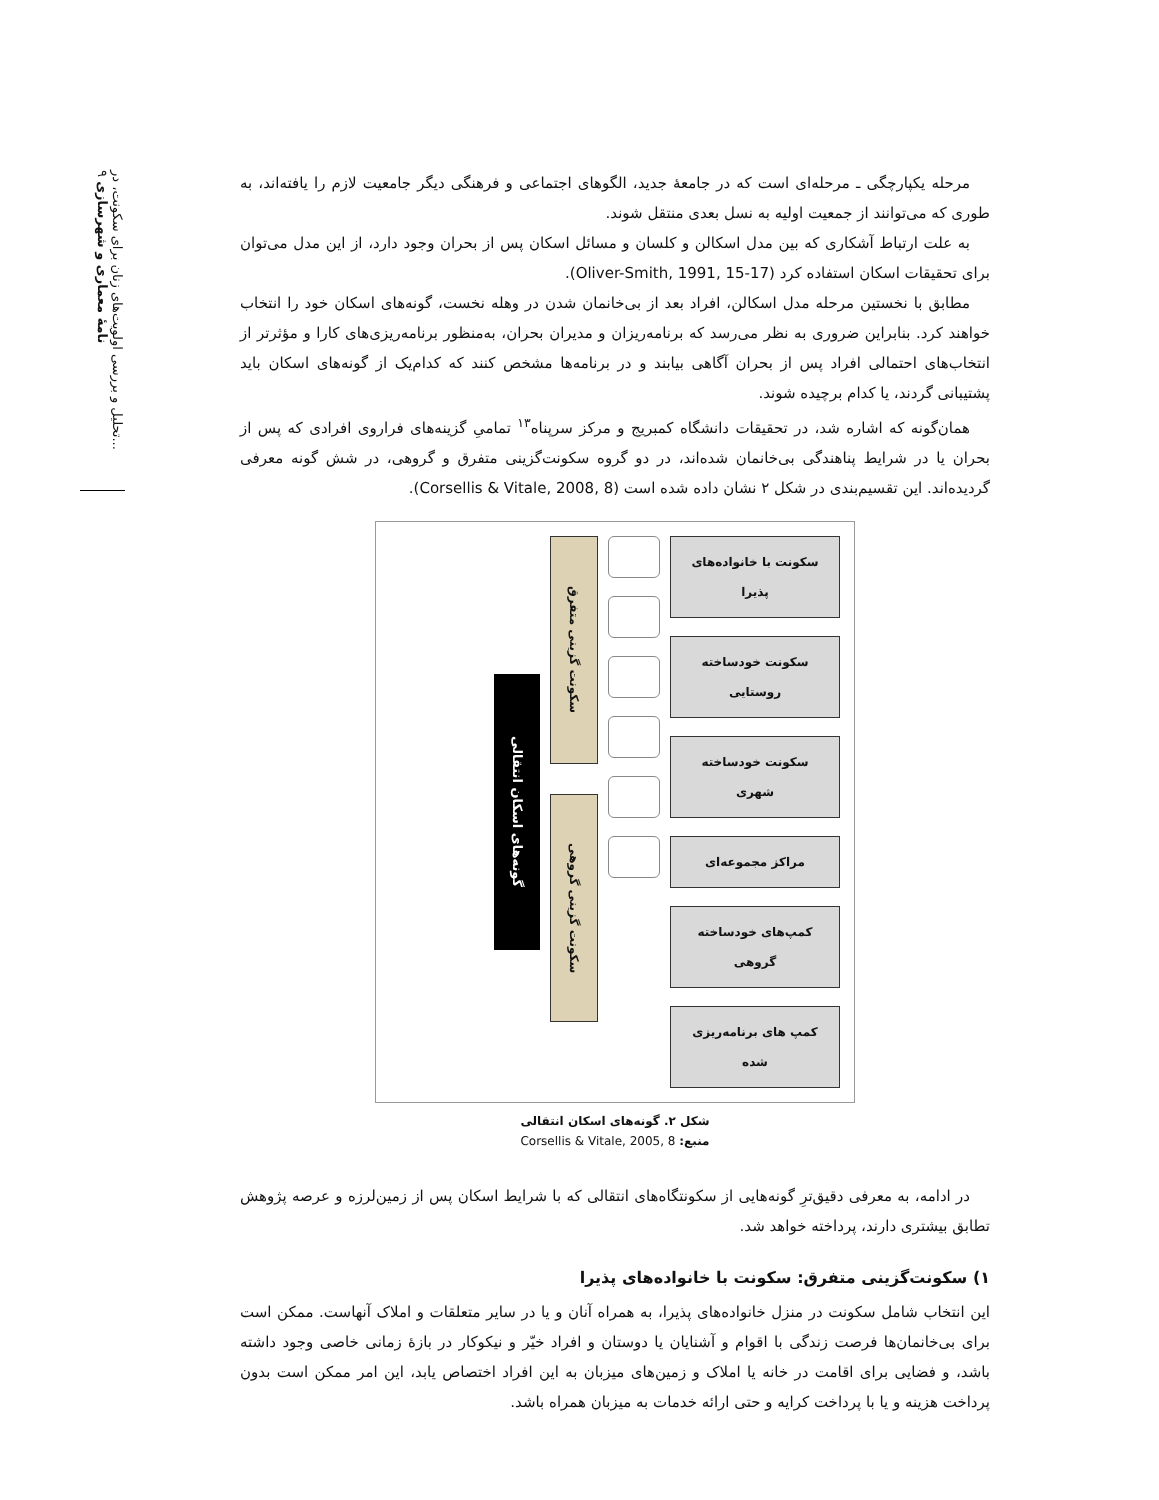تحلیل و بررسی اولویت‌های زنان برای سکونت، در...
نامهٔ معماری و شهرسازی ۹
مرحله یکپارچگی ـ مرحله‌ای است که در جامعهٔ جدید، الگوهای اجتماعی و فرهنگی دیگر جامعیت لازم را یافته‌اند، به طوری که می‌توانند از جمعیت اولیه به نسل بعدی منتقل شوند.
به علت ارتباط آشکاری که بین مدل اسکالن و کلسان و مسائل اسکان پس از بحران وجود دارد، از این مدل می‌توان برای تحقیقات اسکان استفاده کرد (Oliver-Smith, 1991, 15-17).
مطابق با نخستین مرحله مدل اسکالن، افراد بعد از بی‌خانمان شدن در وهله نخست، گونه‌های اسکان خود را انتخاب خواهند کرد. بنابراین ضروری به نظر می‌رسد که برنامه‌ریزان و مدیران بحران، به‌منظور برنامه‌ریزی‌های کارا و مؤثرتر از انتخاب‌های احتمالی افراد پس از بحران آگاهی بیابند و در برنامه‌ها مشخص کنند که کدام‌یک از گونه‌های اسکان باید پشتیبانی گردند، یا کدام برچیده شوند.
همان‌گونه که اشاره شد، در تحقیقات دانشگاه کمبریج و مرکز سرپناه<sup>۱۳</sup> تمامیِ گزینه‌های فراروی افرادی که پس از بحران یا در شرایط پناهندگی بی‌خانمان شده‌اند، در دو گروه سکونت‌گزینی متفرق و گروهی، در شش گونه معرفی گردیده‌اند. این تقسیم‌بندی در شکل ۲ نشان داده شده است (Corsellis & Vitale, 2008, 8).
سکونت با خانواده‌های پذیرا
سکونت خودساخته روستایی
سکونت خودساخته شهری
مراکز مجموعه‌ای
کمپ‌های خودساخته گروهی
کمپ های برنامه‌ریزی شده
سکونت گزینی متفرق
سکونت گزینی گروهی
گونه‌های اسکان انتقالی
شکل ۲. گونه‌های اسکان انتقالی
منبع: Corsellis & Vitale, 2005, 8
در ادامه، به معرفی دقیق‌ترِ گونه‌هایی از سکونتگاه‌های انتقالی که با شرایط اسکان پس از زمین‌لرزه و عرصه پژوهش تطابق بیشتری دارند، پرداخته خواهد شد.
۱) سکونت‌گزینی متفرق: سکونت با خانواده‌های پذیرا
این انتخاب شامل سکونت در منزل خانواده‌های پذیرا، به همراه آنان و یا در سایر متعلقات و املاک آنهاست. ممکن است برای بی‌خانمان‌ها فرصت زندگی با اقوام و آشنایان یا دوستان و افراد خیّر و نیکوکار در بازهٔ زمانی خاصی وجود داشته باشد، و فضایی برای اقامت در خانه یا املاک و زمین‌های میزبان به این افراد اختصاص یابد، این امر ممکن است بدون پرداخت هزینه و یا با پرداخت کرایه و حتی ارائه خدمات به میزبان همراه باشد.